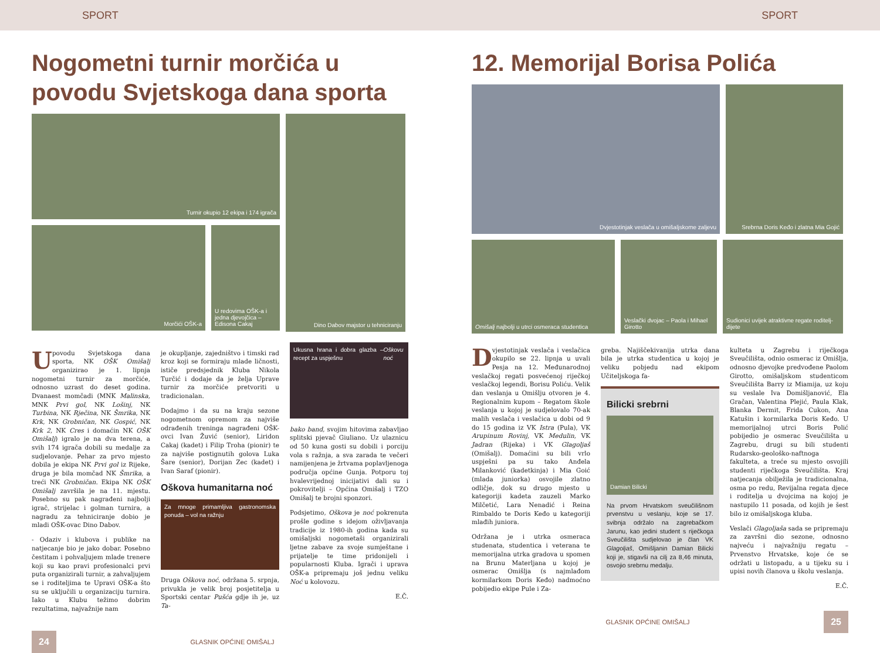SPORT SPORT
Nogometni turnir morčića u povodu Svjetskoga dana sporta
Turnir okupio 12 ekipa i 174 igrača
Morčići OŠK-a U redovima OŠK-a i jedna djevojčica – Edisona Cakaj
Dino Dabov majstor u tehniciranju
U povodu Svjetskoga dana sporta, NK OŠK Omišalj organizirao je 1. lipnja nogometni turnir za morčiće, odnosno uzrast do deset godina. Dvanaest momčadi (MNK Malinska, MNK Prvi gol, NK Lošinj, NK Turbina, NK Rječina, NK Šmrika, NK Krk, NK Grobničan, NK Gospić, NK Krk 2, NK Cres i domaćin NK OŠK Omišalj) igralo je na dva terena, a svih 174 igrača dobili su medalje za sudjelovanje. Pehar za prvo mjesto dobila je ekipa NK Prvi gol iz Rijeke, druga je bila momčad NK Šmrika, a treći NK Grobničan. Ekipa NK OŠK Omišalj završila je na 11. mjestu. Posebno su pak nagrađeni najbolji igrač, strijelac i golman turnira, a nagradu za tehniciranje dobio je mladi OŠK-ovac Dino Dabov.
- Odaziv i klubova i publike na natjecanje bio je jako dobar. Posebno čestitam i pohvaljujem mlade trenere koji su kao pravi profesionalci prvi puta organizirali turnir, a zahvaljujem se i roditeljima te Upravi OŠK-a što su se uključili u organizaciju turnira. Iako u Klubu težimo dobrim rezultatima, najvažnije nam
je okupljanje, zajedništvo i timski rad kroz koji se formiraju mlade ličnosti, ističe predsjednik Kluba Nikola Turčić i dodaje da je želja Uprave turnir za morčiće pretvoriti u tradicionalan.
Dodajmo i da su na kraju sezone nogometnom opremom za najviše odrađenih treninga nagrađeni OŠK-ovci Ivan Žuvić (senior), Liridon Cakaj (kadet) i Filip Troha (pionir) te za najviše postignutih golova Luka Šare (senior), Dorijan Zec (kadet) i Ivan Saraf (pionir).
Oškova humanitarna noć
Za mnoge primamljiva gastronomska ponuda – vol na ražnju
Druga Oškova noć, održana 5. srpnja, privukla je velik broj posjetitelja u Sportski centar Pušća gdje ih je, uz Ta-
Ukusna hrana i dobra glazba – recept za uspješnu Oškovu noć
bako band, svojim hitovima zabavljao splitski pjevač Giuliano. Uz ulaznicu od 50 kuna gosti su dobili i porciju vola s ražnja, a sva zarada te večeri namijenjena je žrtvama poplavljenoga područja općine Gunja. Potporu toj hvalevrijednoj inicijativi dali su i pokrovitelji – Općina Omišalj i TZO Omišalj te brojni sponzori.
Podsjetimo, Oškova je noć pokrenuta prošle godine s idejom oživljavanja tradicije iz 1980-ih godina kada su omišaljski nogometaši organizirali ljetne zabave za svoje sumještane i prijatelje te time pridonijeli i popularnosti Kluba. Igrači i uprava OŠK-a pripremaju još jednu veliku Noć u kolovozu.
E.Č.
24 GLASNIK OPĆINE OMIŠALJ
12. Memorijal Borisa Polića
Dvjestotinjak veslača u omišaljskome zaljevu Srebrna Doris Keđo i zlatna Mia Gojić
Omišalj najbolji u utrci osmeraca studentica
Veslački dvojac – Paola i Mihael Girotto
Sudionici uvijek atraktivne regate roditelj-dijete
Dvjestotinjak veslača i veslačica okupilo se 22. lipnja u uvali Pesja na 12. Međunarodnoj veslačkoj regati posvećenoj riječkoj veslačkoj legendi, Borisu Poliću. Velik dan veslanja u Omišlju otvoren je 4. Regionalnim kupom – Regatom škole veslanja u kojoj je sudjelovalo 70-ak malih veslača i veslačica u dobi od 9 do 15 godina iz VK Istra (Pula), VK Arupinum Rovinj, VK Medulin, VK Jadran (Rijeka) i VK Glagoljaš (Omišalj). Domaćini su bili vrlo uspješni pa su tako Anđela Milanković (kadetkinja) i Mia Goić (mlada juniorka) osvojile zlatno odličje, dok su drugo mjesto u kategoriji kadeta zauzeli Marko Milčetić, Lara Nenadić i Reina Rimbaldo te Doris Keđo u kategoriji mlađih juniora.
Održana je i utrka osmeraca studenata, studentica i veterana te memorijalna utrka gradova u spomen na Brunu Materljana u kojoj je osmerac Omišlja (s najmlađom kormilarkom Doris Keđo) nadmoćno pobijedio ekipe Pule i Za-
greba. Najiščekivanija utrka dana bila je utrka studentica u kojoj je veliku pobjedu nad ekipom Učiteljskoga fa-
Bilicki srebrni
Damian Bilicki
Na prvom Hrvatskom sveučilišnom prvenstvu u veslanju, koje se 17. svibnja održalo na zagrebačkom Jarunu, kao jedini student s riječkoga Sveučilišta sudjelovao je član VK Glagoljaš, Omišljanin Damian Bilicki koji je, stigavši na cilj za 8,46 minuta, osvojio srebrnu medalju.
kulteta u Zagrebu i riječkoga Sveučilišta, odnio osmerac iz Omišlja, odnosno djevojke predvođene Paolom Girotto, omišaljskom studenticom Sveučilišta Barry iz Miamija, uz koju su veslale Iva Domišljanović, Ela Gračan, Valentina Plejić, Paula Klak, Blanka Dermit, Frida Cukon, Ana Katušin i kormilarka Doris Keđo. U memorijalnoj utrci Boris Polić pobijedio je osmerac Sveučilišta u Zagrebu, drugi su bili studenti Rudarsko-geološko-naftnoga fakulteta, a treće su mjesto osvojili studenti riječkoga Sveučilišta. Kraj natjecanja obilježila je tradicionalna, osma po redu, Revijalna regata djece i roditelja u dvojcima na kojoj je nastupilo 11 posada, od kojih je šest bilo iz omišaljskoga kluba.
Veslači Glagoljaša sada se pripremaju za završni dio sezone, odnosno najveću i najvažniju regatu – Prvenstvo Hrvatske, koje će se održati u listopadu, a u tijeku su i upisi novih članova u školu veslanja.
E.Č.
GLASNIK OPĆINE OMIŠALJ 25